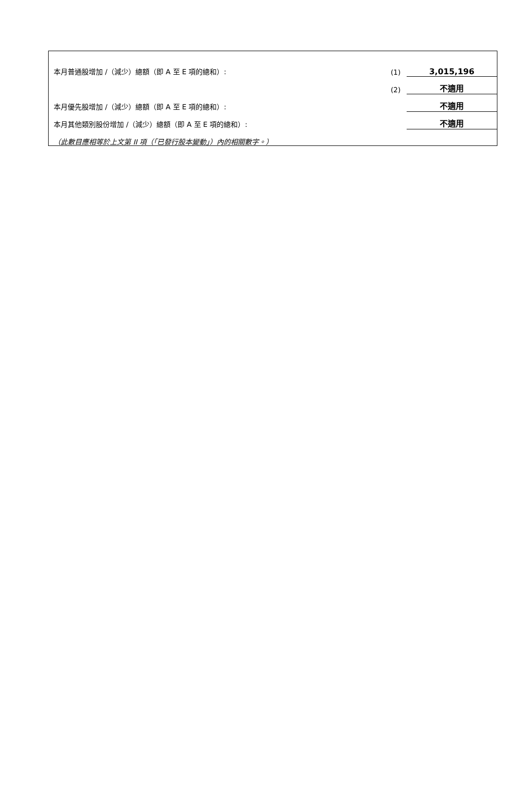| 本月普通股增加 /（減少）總額（即 A 至 E 項的總和）: | (1) | 3,015,196 |
| | (2) | 不適用 |
| 本月優先股增加 /（減少）總額（即 A 至 E 項的總和）: | | 不適用 |
| 本月其他類別股份增加 /（減少）總額（即 A 至 E 項的總和）: | | 不適用 |
| （此數目應相等於上文第 II 項（「已發行股本變動」）內的相關數字。） | | |